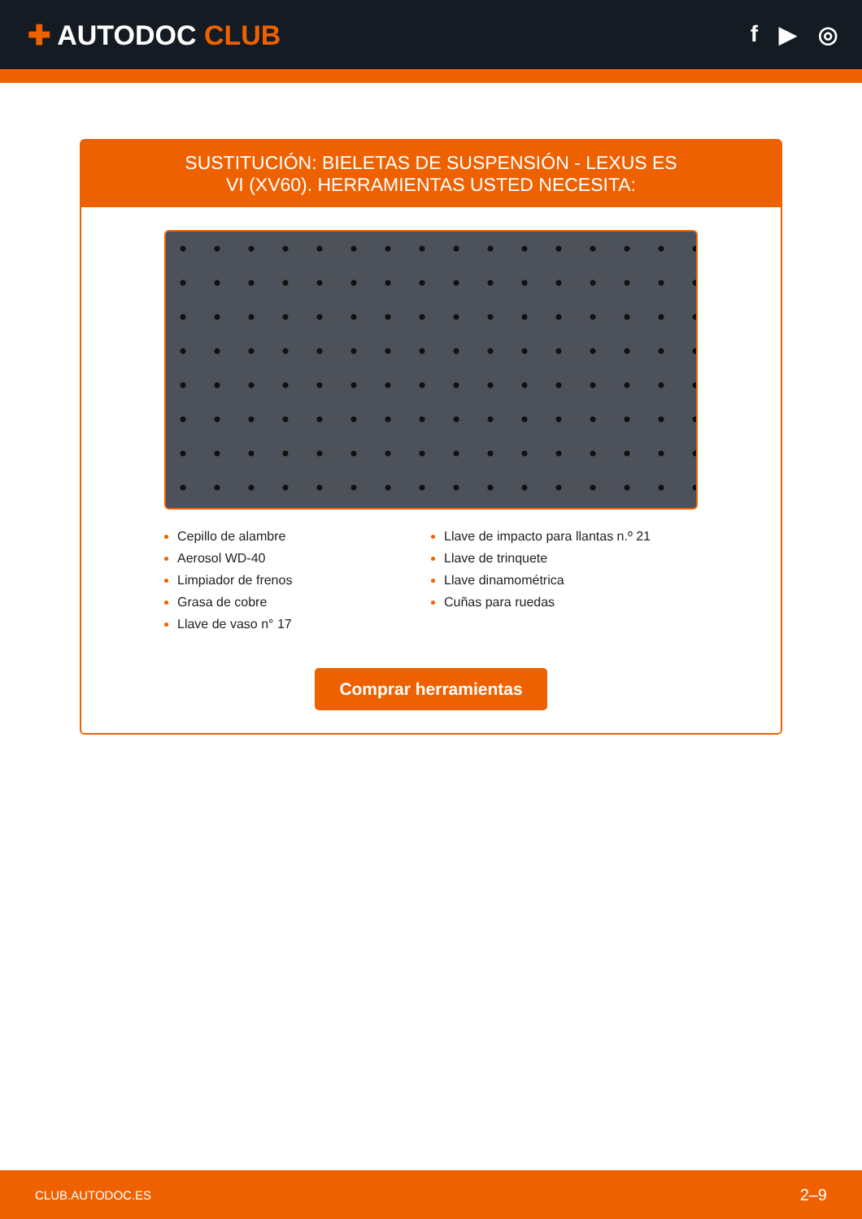✚ AUTODOC CLUB
f ▶ ◎
SUSTITUCIÓN: BIELETAS DE SUSPENSIÓN - LEXUS ES VI (XV60). HERRAMIENTAS USTED NECESITA:
Cepillo de alambre
Aerosol WD-40
Limpiador de frenos
Grasa de cobre
Llave de vaso n° 17
Llave de impacto para llantas n.º 21
Llave de trinquete
Llave dinamométrica
Cuñas para ruedas
Comprar herramientas
CLUB.AUTODOC.ES 2–9